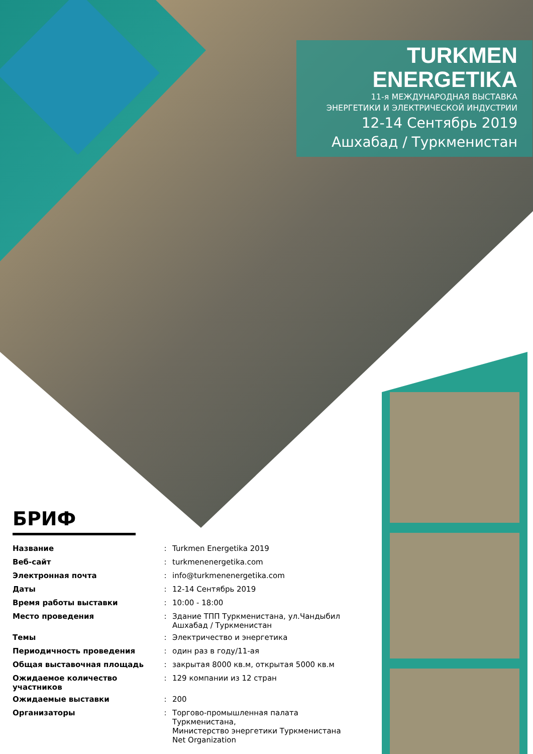TURKMEN
ENERGETIKA
11-я МЕЖДУНАРОДНАЯ ВЫСТАВКА
ЭНЕРГЕТИКИ И ЭЛЕКТРИЧЕСКОЙ ИНДУСТРИИ
12-14 Сентябрь 2019
Ашхабад / Туркменистан
БРИФ
| Название | : | Turkmen Energetika 2019 |
| Веб-сайт | : | turkmenenergetika.com |
| Электронная почта | : | info@turkmenenergetika.com |
| Даты | : | 12-14 Сентябрь 2019 |
| Время работы выставки | : | 10:00 - 18:00 |
| Место проведения | : | Здание ТПП Туркменистана, ул.Чандыбил Ашхабад / Туркменистан |
| Темы | : | Электричество и энергетика |
| Периодичность проведения | : | один раз в году/11-ая |
| Общая выставочная площадь | : | закрытая 8000 кв.м, открытая 5000 кв.м |
| Ожидаемое количество участников | : | 129 компании из 12 стран |
| Ожидаемые выставки | : | 200 |
| Организаторы | : | Торгово-промышленная палата Туркменистана, Министерство энергетики Туркменистана Net Organization |